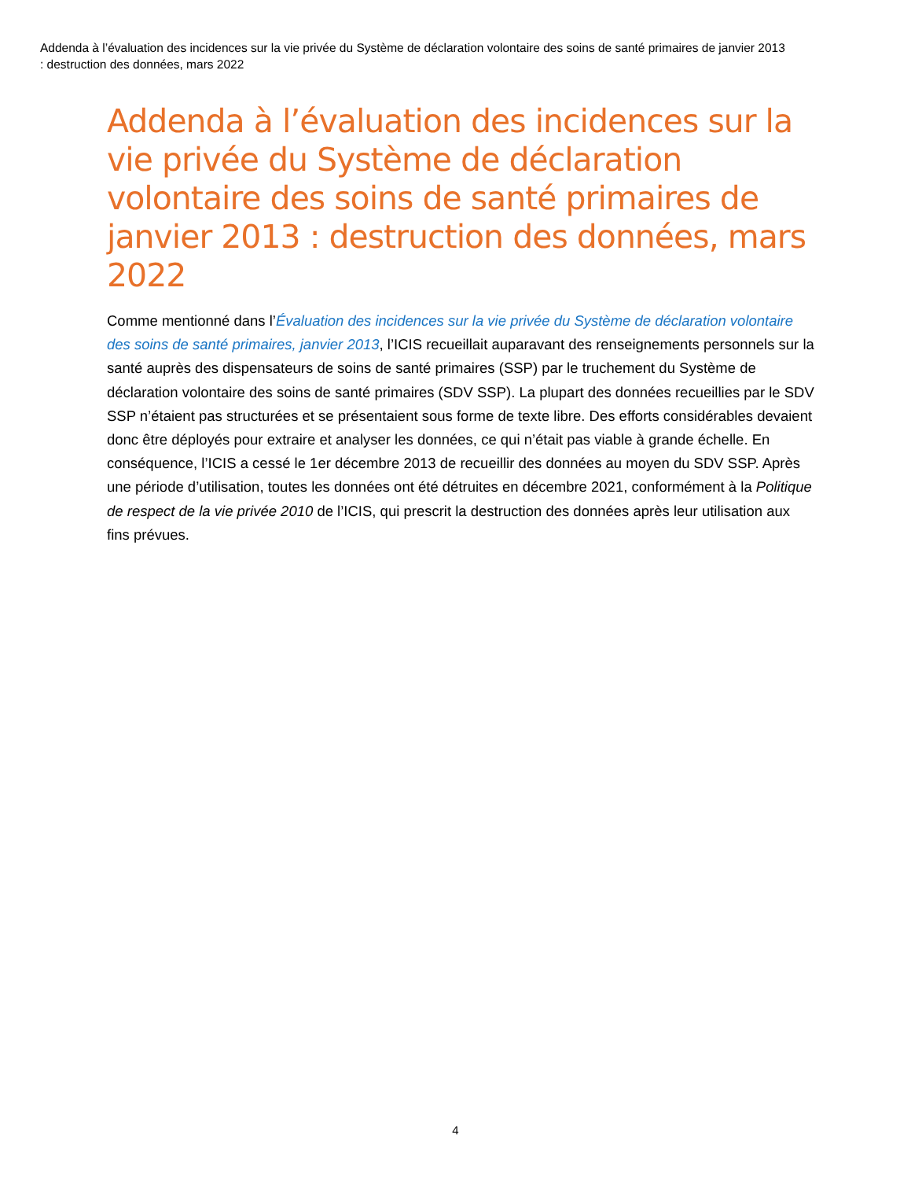Addenda à l’évaluation des incidences sur la vie privée du Système de déclaration volontaire des soins de santé primaires de janvier 2013 : destruction des données, mars 2022
Addenda à l’évaluation des incidences sur la vie privée du Système de déclaration volontaire des soins de santé primaires de janvier 2013 : destruction des données, mars 2022
Comme mentionné dans l’Évaluation des incidences sur la vie privée du Système de déclaration volontaire des soins de santé primaires, janvier 2013, l’ICIS recueillait auparavant des renseignements personnels sur la santé auprès des dispensateurs de soins de santé primaires (SSP) par le truchement du Système de déclaration volontaire des soins de santé primaires (SDV SSP). La plupart des données recueillies par le SDV SSP n’étaient pas structurées et se présentaient sous forme de texte libre. Des efforts considérables devaient donc être déployés pour extraire et analyser les données, ce qui n’était pas viable à grande échelle. En conséquence, l’ICIS a cessé le 1er décembre 2013 de recueillir des données au moyen du SDV SSP. Après une période d’utilisation, toutes les données ont été détruites en décembre 2021, conformément à la Politique de respect de la vie privée 2010 de l’ICIS, qui prescrit la destruction des données après leur utilisation aux fins prévues.
4